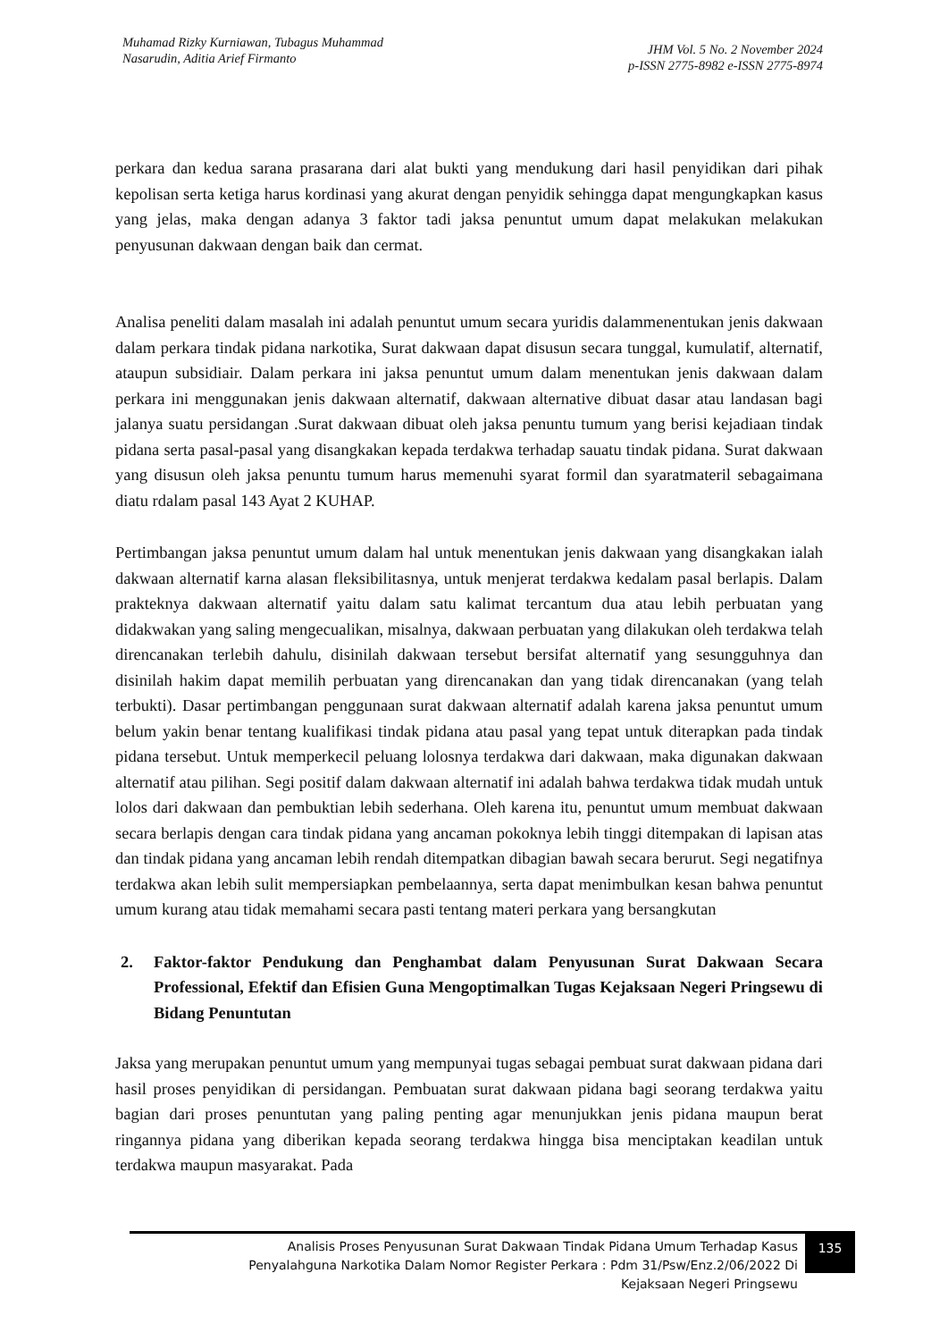Muhamad Rizky Kurniawan, Tubagus Muhammad
Nasarudin, Aditia Arief Firmanto
JHM Vol. 5 No. 2 November 2024
p-ISSN 2775-8982 e-ISSN 2775-8974
perkara dan kedua sarana prasarana dari alat bukti yang mendukung dari hasil penyidikan dari pihak kepolisan serta ketiga harus kordinasi yang akurat dengan penyidik sehingga dapat mengungkapkan kasus yang jelas, maka dengan adanya 3 faktor tadi jaksa penuntut umum dapat melakukan melakukan penyusunan dakwaan dengan baik dan cermat.
Analisa peneliti dalam masalah ini adalah penuntut umum secara yuridis dalammenentukan jenis dakwaan dalam perkara tindak pidana narkotika, Surat dakwaan dapat disusun secara tunggal, kumulatif, alternatif, ataupun subsidiair. Dalam perkara ini jaksa penuntut umum dalam menentukan jenis dakwaan dalam perkara ini menggunakan jenis dakwaan alternatif, dakwaan alternative dibuat dasar atau landasan bagi jalanya suatu persidangan .Surat dakwaan dibuat oleh jaksa penuntu tumum yang berisi kejadiaan tindak pidana serta pasal-pasal yang disangkakan kepada terdakwa terhadap sauatu tindak pidana. Surat dakwaan yang disusun oleh jaksa penuntu tumum harus memenuhi syarat formil dan syaratmateril sebagaimana diatu rdalam pasal 143 Ayat 2 KUHAP.
Pertimbangan jaksa penuntut umum dalam hal untuk menentukan jenis dakwaan yang disangkakan ialah dakwaan alternatif karna alasan fleksibilitasnya, untuk menjerat terdakwa kedalam pasal berlapis. Dalam prakteknya dakwaan alternatif yaitu dalam satu kalimat tercantum dua atau lebih perbuatan yang didakwakan yang saling mengecualikan, misalnya, dakwaan perbuatan yang dilakukan oleh terdakwa telah direncanakan terlebih dahulu, disinilah dakwaan tersebut bersifat alternatif yang sesungguhnya dan disinilah hakim dapat memilih perbuatan yang direncanakan dan yang tidak direncanakan (yang telah terbukti). Dasar pertimbangan penggunaan surat dakwaan alternatif adalah karena jaksa penuntut umum belum yakin benar tentang kualifikasi tindak pidana atau pasal yang tepat untuk diterapkan pada tindak pidana tersebut. Untuk memperkecil peluang lolosnya terdakwa dari dakwaan, maka digunakan dakwaan alternatif atau pilihan. Segi positif dalam dakwaan alternatif ini adalah bahwa terdakwa tidak mudah untuk lolos dari dakwaan dan pembuktian lebih sederhana. Oleh karena itu, penuntut umum membuat dakwaan secara berlapis dengan cara tindak pidana yang ancaman pokoknya lebih tinggi ditempakan di lapisan atas dan tindak pidana yang ancaman lebih rendah ditempatkan dibagian bawah secara berurut. Segi negatifnya terdakwa akan lebih sulit mempersiapkan pembelaannya, serta dapat menimbulkan kesan bahwa penuntut umum kurang atau tidak memahami secara pasti tentang materi perkara yang bersangkutan
2. Faktor-faktor Pendukung dan Penghambat dalam Penyusunan Surat Dakwaan Secara Professional, Efektif dan Efisien Guna Mengoptimalkan Tugas Kejaksaan Negeri Pringsewu di Bidang Penuntutan
Jaksa yang merupakan penuntut umum yang mempunyai tugas sebagai pembuat surat dakwaan pidana dari hasil proses penyidikan di persidangan. Pembuatan surat dakwaan pidana bagi seorang terdakwa yaitu bagian dari proses penuntutan yang paling penting agar menunjukkan jenis pidana maupun berat ringannya pidana yang diberikan kepada seorang terdakwa hingga bisa menciptakan keadilan untuk terdakwa maupun masyarakat. Pada
Analisis Proses Penyusunan Surat Dakwaan Tindak Pidana Umum Terhadap Kasus
Penyalahguna Narkotika Dalam Nomor Register Perkara : Pdm 31/Psw/Enz.2/06/2022 Di
Kejaksaan Negeri Pringsewu
135